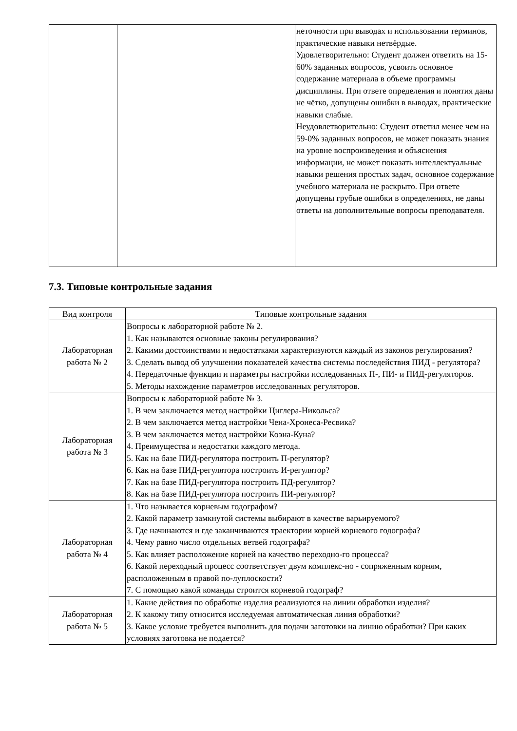| | | неточности при выводах и использовании терминов, практические навыки нетвёрдые. Удовлетворительно: Студент должен ответить на 15-60% заданных вопросов, усвоить основное содержание материала в объеме программы дисциплины. При ответе определения и понятия даны не чётко, допущены ошибки в выводах, практические навыки слабые. Неудовлетворительно: Студент ответил менее чем на 59-0% заданных вопросов, не может показать знания на уровне воспроизведения и объяснения информации, не может показать интеллектуальные навыки решения простых задач, основное содержание учебного материала не раскрыто. При ответе допущены грубые ошибки в определениях, не даны ответы на дополнительные вопросы преподавателя. |
7.3. Типовые контрольные задания
| Вид контроля | Типовые контрольные задания |
| --- | --- |
| Лабораторная работа № 2 | Вопросы к лабораторной работе № 2. 1. Как называются основные законы регулирования? 2. Какими достоинствами и недостатками характеризуются каждый из законов регулирования? 3. Сделать вывод об улучшении показателей качества системы последействия ПИД - регулятора? 4. Передаточные функции и параметры настройки исследованных П-, ПИ- и ПИД-регуляторов. 5. Методы нахождение параметров исследованных регуляторов. |
| Лабораторная работа № 3 | Вопросы к лабораторной работе № 3. 1. В чем заключается метод настройки Циглера-Никольса? 2. В чем заключается метод настройки Чена-Хронеса-Ресвика? 3. В чем заключается метод настройки Коэна-Куна? 4. Преимущества и недостатки каждого метода. 5. Как на базе ПИД-регулятора построить П-регулятор? 6. Как на базе ПИД-регулятора построить И-регулятор? 7. Как на базе ПИД-регулятора построить ПД-регулятор? 8. Как на базе ПИД-регулятора построить ПИ-регулятор? |
| Лабораторная работа № 4 | 1. Что называется корневым годографом? 2. Какой параметр замкнутой системы выбирают в качестве варьируемого? 3. Где начинаются и где заканчиваются траектории корней корневого годографа? 4. Чему равно число отдельных ветвей годографа? 5. Как влияет расположение корней на качество переходно-го процесса? 6. Какой переходный процесс соответствует двум комплекс-но - сопряженным корням, расположенным в правой по-луплоскости? 7. С помощью какой команды строится корневой годограф? |
| Лабораторная работа № 5 | 1. Какие действия по обработке изделия реализуются на линии обработки изделия? 2. К какому типу относится исследуемая автоматическая линия обработки? 3. Какое условие требуется выполнить для подачи заготовки на линию обработки? При каких условиях заготовка не подается? |